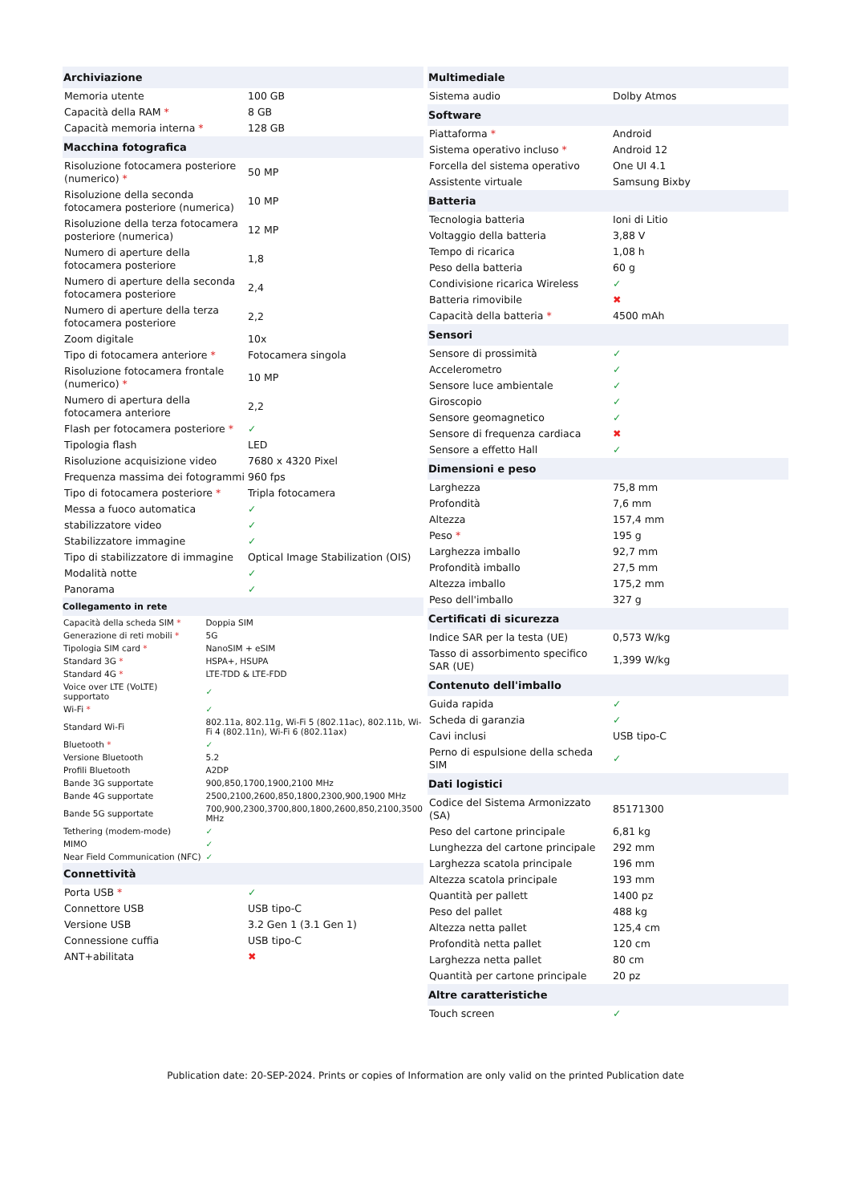| Archiviazione | |
| --- | --- |
| Memoria utente | 100 GB |
| Capacità della RAM * | 8 GB |
| Capacità memoria interna * | 128 GB |
| Macchina fotografica | |
| Risoluzione fotocamera posteriore (numerico) * | 50 MP |
| Risoluzione della seconda fotocamera posteriore (numerica) | 10 MP |
| Risoluzione della terza fotocamera posteriore (numerica) | 12 MP |
| Numero di aperture della fotocamera posteriore | 1,8 |
| Numero di aperture della seconda fotocamera posteriore | 2,4 |
| Numero di aperture della terza fotocamera posteriore | 2,2 |
| Zoom digitale | 10x |
| Tipo di fotocamera anteriore * | Fotocamera singola |
| Risoluzione fotocamera frontale (numerico) * | 10 MP |
| Numero di apertura della fotocamera anteriore | 2,2 |
| Flash per fotocamera posteriore * | ✓ |
| Tipologia flash | LED |
| Risoluzione acquisizione video | 7680 x 4320 Pixel |
| Frequenza massima dei fotogrammi | 960 fps |
| Tipo di fotocamera posteriore * | Tripla fotocamera |
| Messa a fuoco automatica | ✓ |
| stabilizzatore video | ✓ |
| Stabilizzatore immagine | ✓ |
| Tipo di stabilizzatore di immagine | Optical Image Stabilization (OIS) |
| Modalità notte | ✓ |
| Panorama | ✓ |
| Collegamento in rete | |
| --- | --- |
| Capacità della scheda SIM * | Doppia SIM |
| Generazione di reti mobili * | 5G |
| Tipologia SIM card * | NanoSIM + eSIM |
| Standard 3G * | HSPA+, HSUPA |
| Standard 4G * | LTE-TDD & LTE-FDD |
| Voice over LTE (VoLTE) supportato | ✓ |
| Wi-Fi * | ✓ |
| Standard Wi-Fi | 802.11a, 802.11g, Wi-Fi 5 (802.11ac), 802.11b, Wi-Fi 4 (802.11n), Wi-Fi 6 (802.11ax) |
| Bluetooth * | ✓ |
| Versione Bluetooth | 5.2 |
| Profili Bluetooth | A2DP |
| Bande 3G supportate | 900,850,1700,1900,2100 MHz |
| Bande 4G supportate | 2500,2100,2600,850,1800,2300,900,1900 MHz |
| Bande 5G supportate | 700,900,2300,3700,800,1800,2600,850,2100,3500 MHz |
| Tethering (modem-mode) | ✓ |
| MIMO | ✓ |
| Near Field Communication (NFC) | ✓ |
| Connettività | |
| --- | --- |
| Porta USB * | ✓ |
| Connettore USB | USB tipo-C |
| Versione USB | 3.2 Gen 1 (3.1 Gen 1) |
| Connessione cuffia | USB tipo-C |
| ANT+abilitata | ✖ |
| Multimediale | |
| --- | --- |
| Sistema audio | Dolby Atmos |
| Software | |
| Piattaforma * | Android |
| Sistema operativo incluso * | Android 12 |
| Forcella del sistema operativo | One UI 4.1 |
| Assistente virtuale | Samsung Bixby |
| Batteria | |
| Tecnologia batteria | Ioni di Litio |
| Voltaggio della batteria | 3,88 V |
| Tempo di ricarica | 1,08 h |
| Peso della batteria | 60 g |
| Condivisione ricarica Wireless | ✓ |
| Batteria rimovibile | ✖ |
| Capacità della batteria * | 4500 mAh |
| Sensori | |
| Sensore di prossimità | ✓ |
| Accelerometro | ✓ |
| Sensore luce ambientale | ✓ |
| Giroscopio | ✓ |
| Sensore geomagnetico | ✓ |
| Sensore di frequenza cardiaca | ✖ |
| Sensore a effetto Hall | ✓ |
| Dimensioni e peso | |
| Larghezza | 75,8 mm |
| Profondità | 7,6 mm |
| Altezza | 157,4 mm |
| Peso * | 195 g |
| Larghezza imballo | 92,7 mm |
| Profondità imballo | 27,5 mm |
| Altezza imballo | 175,2 mm |
| Peso dell'imballo | 327 g |
| Certificati di sicurezza | |
| Indice SAR per la testa (UE) | 0,573 W/kg |
| Tasso di assorbimento specifico SAR (UE) | 1,399 W/kg |
| Contenuto dell'imballo | |
| Guida rapida | ✓ |
| Scheda di garanzia | ✓ |
| Cavi inclusi | USB tipo-C |
| Perno di espulsione della scheda SIM | ✓ |
| Dati logistici | |
| Codice del Sistema Armonizzato (SA) | 85171300 |
| Peso del cartone principale | 6,81 kg |
| Lunghezza del cartone principale | 292 mm |
| Larghezza scatola principale | 196 mm |
| Altezza scatola principale | 193 mm |
| Quantità per pallett | 1400 pz |
| Peso del pallet | 488 kg |
| Altezza netta pallet | 125,4 cm |
| Profondità netta pallet | 120 cm |
| Larghezza netta pallet | 80 cm |
| Quantità per cartone principale | 20 pz |
| Altre caratteristiche | |
| Touch screen | ✓ |
Publication date: 20-SEP-2024. Prints or copies of Information are only valid on the printed Publication date